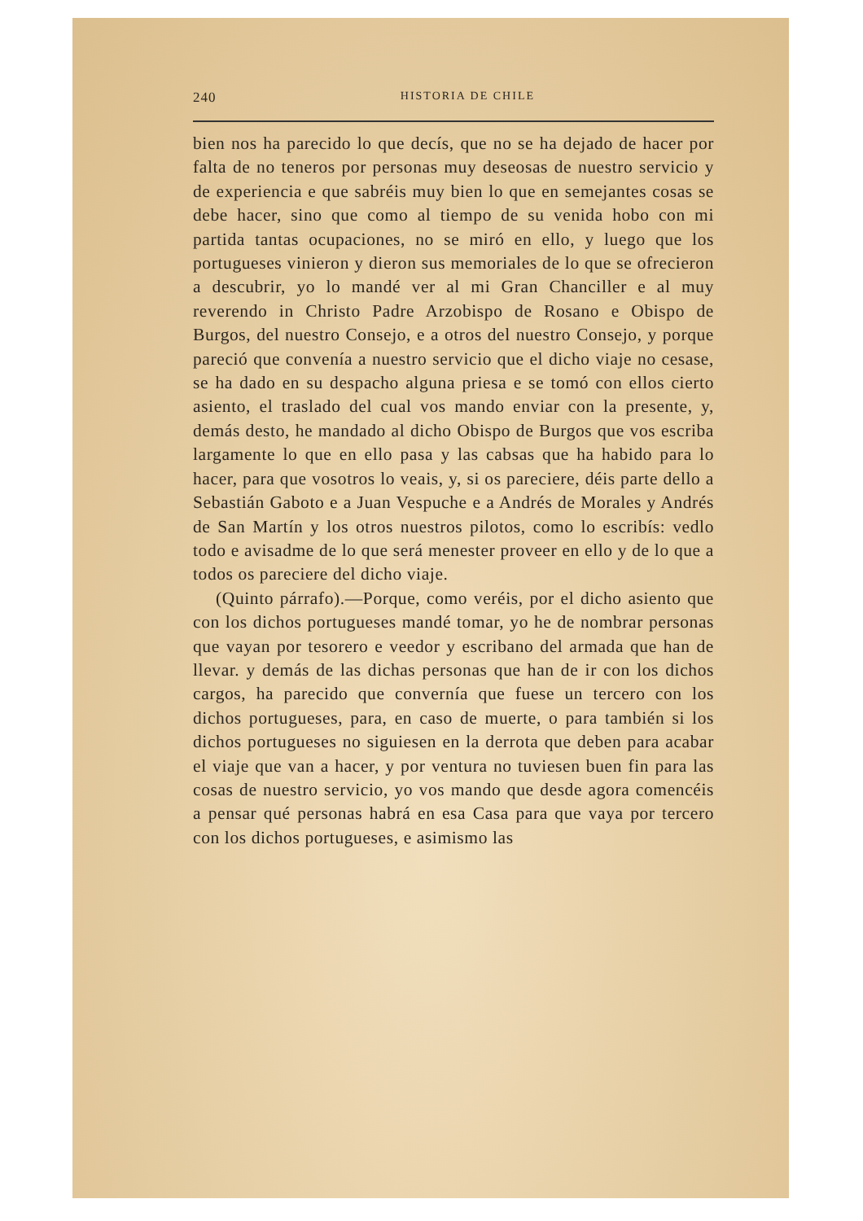240 HISTORIA DE CHILE
bien nos ha parecido lo que decís, que no se ha dejado de hacer por falta de no teneros por personas muy deseosas de nuestro servicio y de experiencia e que sabréis muy bien lo que en semejantes cosas se debe hacer, sino que como al tiempo de su venida hobo con mi partida tantas ocupaciones, no se miró en ello, y luego que los portugueses vinieron y dieron sus memoriales de lo que se ofrecieron a descubrir, yo lo mandé ver al mi Gran Chanciller e al muy reverendo in Christo Padre Arzobispo de Rosano e Obispo de Burgos, del nuestro Consejo, e a otros del nuestro Consejo, y porque pareció que convenía a nuestro servicio que el dicho viaje no cesase, se ha dado en su despacho alguna priesa e se tomó con ellos cierto asiento, el traslado del cual vos mando enviar con la presente, y, demás desto, he mandado al dicho Obispo de Burgos que vos escriba largamente lo que en ello pasa y las cabsas que ha habido para lo hacer, para que vosotros lo veais, y, si os pareciere, déis parte dello a Sebastián Gaboto e a Juan Vespuche e a Andrés de Morales y Andrés de San Martín y los otros nuestros pilotos, como lo escribís: vedlo todo e avisadme de lo que será menester proveer en ello y de lo que a todos os pareciere del dicho viaje.
(Quinto párrafo).—Porque, como veréis, por el dicho asiento que con los dichos portugueses mandé tomar, yo he de nombrar personas que vayan por tesorero e veedor y escribano del armada que han de llevar. y demás de las dichas personas que han de ir con los dichos cargos, ha parecido que convernía que fuese un tercero con los dichos portugueses, para, en caso de muerte, o para también si los dichos portugueses no siguiesen en la derrota que deben para acabar el viaje que van a hacer, y por ventura no tuviesen buen fin para las cosas de nuestro servicio, yo vos mando que desde agora comencéis a pensar qué personas habrá en esa Casa para que vaya por tercero con los dichos portugueses, e asimismo las